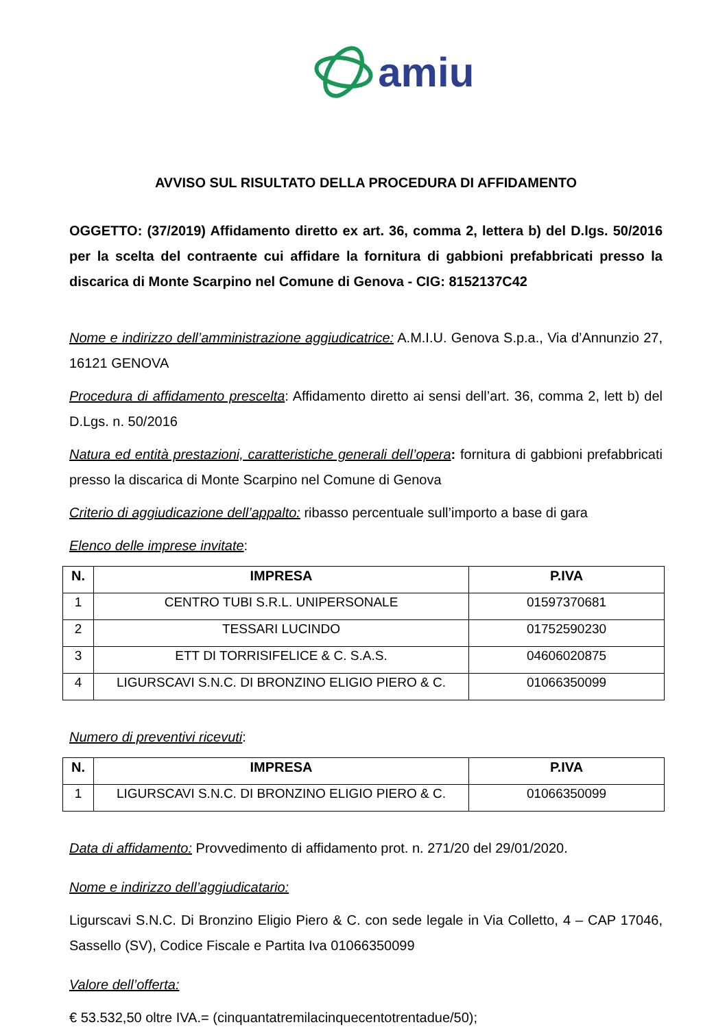amiu
AVVISO SUL RISULTATO DELLA PROCEDURA DI AFFIDAMENTO
OGGETTO: (37/2019) Affidamento diretto ex art. 36, comma 2, lettera b) del D.lgs. 50/2016 per la scelta del contraente cui affidare la fornitura di gabbioni prefabbricati presso la discarica di Monte Scarpino nel Comune di Genova - CIG: 8152137C42
Nome e indirizzo dell’amministrazione aggiudicatrice: A.M.I.U. Genova S.p.a., Via d’Annunzio 27, 16121 GENOVA
Procedura di affidamento prescelta: Affidamento diretto ai sensi dell’art. 36, comma 2, lett b) del D.Lgs. n. 50/2016
Natura ed entità prestazioni, caratteristiche generali dell’opera: fornitura di gabbioni prefabbricati presso la discarica di Monte Scarpino nel Comune di Genova
Criterio di aggiudicazione dell’appalto: ribasso percentuale sull’importo a base di gara
Elenco delle imprese invitate:
| N. | IMPRESA | P.IVA |
| --- | --- | --- |
| 1 | CENTRO TUBI S.R.L. UNIPERSONALE | 01597370681 |
| 2 | TESSARI LUCINDO | 01752590230 |
| 3 | ETT DI TORRISIFELICE & C. S.A.S. | 04606020875 |
| 4 | LIGURSCAVI S.N.C. DI BRONZINO ELIGIO PIERO & C. | 01066350099 |
Numero di preventivi ricevuti:
| N. | IMPRESA | P.IVA |
| --- | --- | --- |
| 1 | LIGURSCAVI S.N.C. DI BRONZINO ELIGIO PIERO & C. | 01066350099 |
Data di affidamento: Provvedimento di affidamento prot. n. 271/20 del 29/01/2020.
Nome e indirizzo dell’aggiudicatario:
Ligurscavi S.N.C. Di Bronzino Eligio Piero & C. con sede legale in Via Colletto, 4 – CAP 17046, Sassello (SV), Codice Fiscale e Partita Iva 01066350099
Valore dell’offerta:
€ 53.532,50 oltre IVA.= (cinquantatremilacinquecentotrentadue/50);